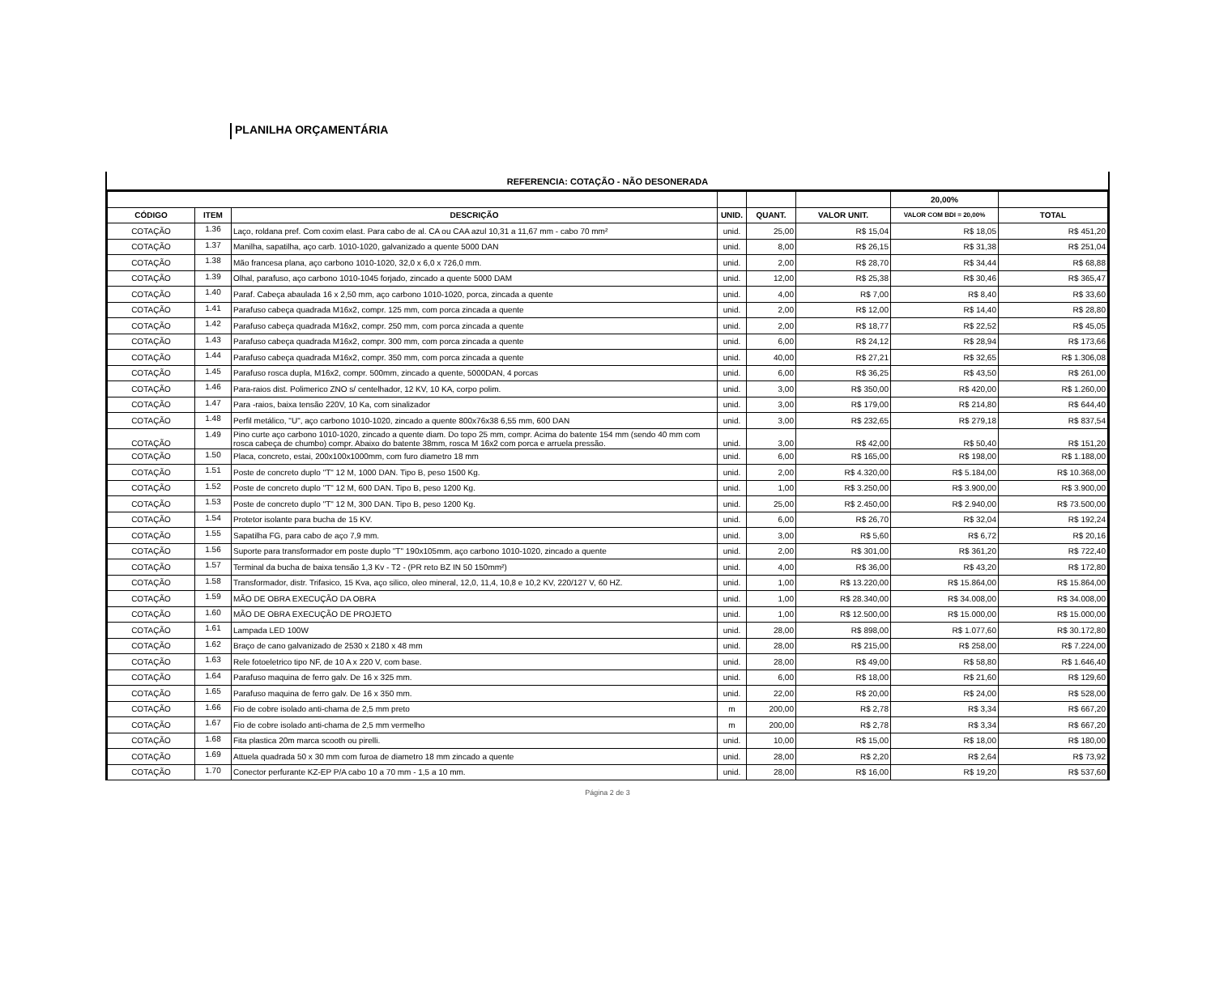PLANILHA ORÇAMENTÁRIA
REFERENCIA: COTAÇÃO - NÃO DESONERADA
| | | | | | | 20,00% | |
| CÓDIGO | ITEM | DESCRIÇÃO | UNID. | QUANT. | VALOR UNIT. | VALOR COM BDI = 20,00% | TOTAL |
| COTAÇÃO | 1.36 | Laço, roldana pref. Com coxim elast. Para cabo de al. CA ou CAA azul 10,31 a 11,67 mm - cabo 70 mm² | unid. | 25,00 | R$ 15,04 | R$ 18,05 | R$ 451,20 |
| COTAÇÃO | 1.37 | Manilha, sapatilha, aço carb. 1010-1020, galvanizado a quente 5000 DAN | unid. | 8,00 | R$ 26,15 | R$ 31,38 | R$ 251,04 |
| COTAÇÃO | 1.38 | Mão francesa plana, aço carbono 1010-1020, 32,0 x 6,0 x 726,0 mm. | unid. | 2,00 | R$ 28,70 | R$ 34,44 | R$ 68,88 |
| COTAÇÃO | 1.39 | Olhal, parafuso, aço carbono 1010-1045 forjado, zincado a quente 5000 DAM | unid. | 12,00 | R$ 25,38 | R$ 30,46 | R$ 365,47 |
| COTAÇÃO | 1.40 | Paraf. Cabeça abaulada 16 x 2,50 mm, aço carbono 1010-1020, porca, zincada a quente | unid. | 4,00 | R$ 7,00 | R$ 8,40 | R$ 33,60 |
| COTAÇÃO | 1.41 | Parafuso cabeça quadrada M16x2, compr. 125 mm, com porca zincada a quente | unid. | 2,00 | R$ 12,00 | R$ 14,40 | R$ 28,80 |
| COTAÇÃO | 1.42 | Parafuso cabeça quadrada M16x2, compr. 250 mm, com porca zincada a quente | unid. | 2,00 | R$ 18,77 | R$ 22,52 | R$ 45,05 |
| COTAÇÃO | 1.43 | Parafuso cabeça quadrada M16x2, compr. 300 mm, com porca zincada a quente | unid. | 6,00 | R$ 24,12 | R$ 28,94 | R$ 173,66 |
| COTAÇÃO | 1.44 | Parafuso cabeça quadrada M16x2, compr. 350 mm, com porca zincada a quente | unid. | 40,00 | R$ 27,21 | R$ 32,65 | R$ 1.306,08 |
| COTAÇÃO | 1.45 | Parafuso rosca dupla, M16x2, compr. 500mm, zincado a quente, 5000DAN, 4 porcas | unid. | 6,00 | R$ 36,25 | R$ 43,50 | R$ 261,00 |
| COTAÇÃO | 1.46 | Para-raios dist. Polimerico ZNO s/ centelhador, 12 KV, 10 KA, corpo polim. | unid. | 3,00 | R$ 350,00 | R$ 420,00 | R$ 1.260,00 |
| COTAÇÃO | 1.47 | Para -raios, baixa tensão 220V, 10 Ka, com sinalizador | unid. | 3,00 | R$ 179,00 | R$ 214,80 | R$ 644,40 |
| COTAÇÃO | 1.48 | Perfil metálico, "U", aço carbono 1010-1020, zincado a quente 800x76x38 6,55 mm, 600 DAN | unid. | 3,00 | R$ 232,65 | R$ 279,18 | R$ 837,54 |
| COTAÇÃO | 1.49 | Pino curte aço carbono 1010-1020, zincado a quente diam. Do topo 25 mm, compr. Acima do batente 154 mm (sendo 40 mm com rosca cabeça de chumbo) compr. Abaixo do batente 38mm, rosca M 16x2 com porca e arruela pressão. | unid. | 3,00 | R$ 42,00 | R$ 50,40 | R$ 151,20 |
| COTAÇÃO | 1.50 | Placa, concreto, estai, 200x100x1000mm, com furo diametro 18 mm | unid. | 6,00 | R$ 165,00 | R$ 198,00 | R$ 1.188,00 |
| COTAÇÃO | 1.51 | Poste de concreto duplo "T" 12 M, 1000 DAN. Tipo B, peso 1500 Kg. | unid. | 2,00 | R$ 4.320,00 | R$ 5.184,00 | R$ 10.368,00 |
| COTAÇÃO | 1.52 | Poste de concreto duplo "T" 12 M, 600 DAN. Tipo B, peso 1200 Kg. | unid. | 1,00 | R$ 3.250,00 | R$ 3.900,00 | R$ 3.900,00 |
| COTAÇÃO | 1.53 | Poste de concreto duplo "T" 12 M, 300 DAN. Tipo B, peso 1200 Kg. | unid. | 25,00 | R$ 2.450,00 | R$ 2.940,00 | R$ 73.500,00 |
| COTAÇÃO | 1.54 | Protetor isolante para bucha de 15 KV. | unid. | 6,00 | R$ 26,70 | R$ 32,04 | R$ 192,24 |
| COTAÇÃO | 1.55 | Sapatilha FG, para cabo de aço 7,9 mm. | unid. | 3,00 | R$ 5,60 | R$ 6,72 | R$ 20,16 |
| COTAÇÃO | 1.56 | Suporte para transformador em poste duplo "T" 190x105mm, aço carbono 1010-1020, zincado a quente | unid. | 2,00 | R$ 301,00 | R$ 361,20 | R$ 722,40 |
| COTAÇÃO | 1.57 | Terminal da bucha de baixa tensão 1,3 Kv - T2 - (PR reto BZ IN 50 150mm²) | unid. | 4,00 | R$ 36,00 | R$ 43,20 | R$ 172,80 |
| COTAÇÃO | 1.58 | Transformador, distr. Trifasico, 15 Kva, aço silico, oleo mineral, 12,0, 11,4, 10,8 e 10,2 KV, 220/127 V, 60 HZ. | unid. | 1,00 | R$ 13.220,00 | R$ 15.864,00 | R$ 15.864,00 |
| COTAÇÃO | 1.59 | MÃO DE OBRA EXECUÇÃO DA OBRA | unid. | 1,00 | R$ 28.340,00 | R$ 34.008,00 | R$ 34.008,00 |
| COTAÇÃO | 1.60 | MÃO DE OBRA EXECUÇÃO DE PROJETO | unid. | 1,00 | R$ 12.500,00 | R$ 15.000,00 | R$ 15.000,00 |
| COTAÇÃO | 1.61 | Lampada LED 100W | unid. | 28,00 | R$ 898,00 | R$ 1.077,60 | R$ 30.172,80 |
| COTAÇÃO | 1.62 | Braço de cano galvanizado de 2530 x 2180 x 48 mm | unid. | 28,00 | R$ 215,00 | R$ 258,00 | R$ 7.224,00 |
| COTAÇÃO | 1.63 | Rele fotoeletrico tipo NF, de 10 A x 220 V, com base. | unid. | 28,00 | R$ 49,00 | R$ 58,80 | R$ 1.646,40 |
| COTAÇÃO | 1.64 | Parafuso maquina de ferro galv. De 16 x 325 mm. | unid. | 6,00 | R$ 18,00 | R$ 21,60 | R$ 129,60 |
| COTAÇÃO | 1.65 | Parafuso maquina de ferro galv. De 16 x 350 mm. | unid. | 22,00 | R$ 20,00 | R$ 24,00 | R$ 528,00 |
| COTAÇÃO | 1.66 | Fio de cobre isolado anti-chama de 2,5 mm preto | m | 200,00 | R$ 2,78 | R$ 3,34 | R$ 667,20 |
| COTAÇÃO | 1.67 | Fio de cobre isolado anti-chama de 2,5 mm vermelho | m | 200,00 | R$ 2,78 | R$ 3,34 | R$ 667,20 |
| COTAÇÃO | 1.68 | Fita plastica 20m marca scooth ou pirelli. | unid. | 10,00 | R$ 15,00 | R$ 18,00 | R$ 180,00 |
| COTAÇÃO | 1.69 | Attuela quadrada 50 x 30 mm com furoa de diametro 18 mm zincado a quente | unid. | 28,00 | R$ 2,20 | R$ 2,64 | R$ 73,92 |
| COTAÇÃO | 1.70 | Conector perfurante KZ-EP P/A cabo 10 a 70 mm - 1,5 a 10 mm. | unid. | 28,00 | R$ 16,00 | R$ 19,20 | R$ 537,60 |
Página 2 de 3